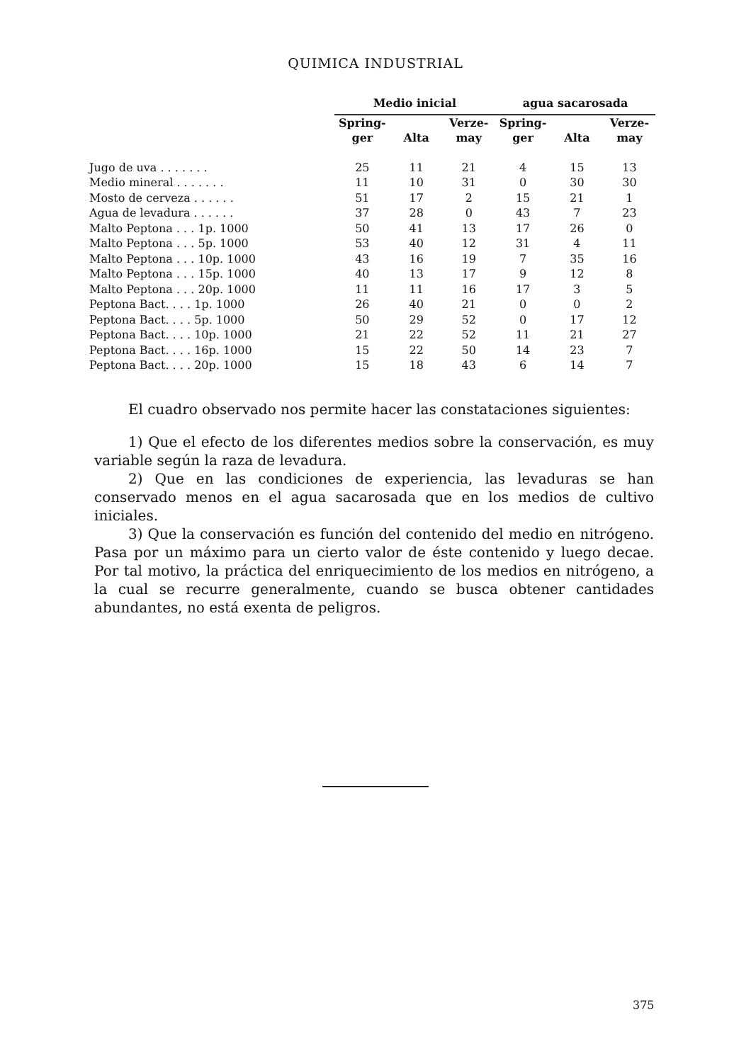QUIMICA INDUSTRIAL
| | Medio inicial | | | agua sacarosada | | |
| --- | --- | --- | --- | --- | --- | --- |
| | Spring- ger | Alta | Verze- may | Spring- ger | Alta | Verze- may |
| Jugo de uva . . . . . . . | 25 | 11 | 21 | 4 | 15 | 13 |
| Medio mineral . . . . . . . | 11 | 10 | 31 | 0 | 30 | 30 |
| Mosto de cerveza . . . . . . | 51 | 17 | 2 | 15 | 21 | 1 |
| Agua de levadura . . . . . . | 37 | 28 | 0 | 43 | 7 | 23 |
| Malto Peptona . . . 1p. 1000 | 50 | 41 | 13 | 17 | 26 | 0 |
| Malto Peptona . . . 5p. 1000 | 53 | 40 | 12 | 31 | 4 | 11 |
| Malto Peptona . . . 10p. 1000 | 43 | 16 | 19 | 7 | 35 | 16 |
| Malto Peptona . . . 15p. 1000 | 40 | 13 | 17 | 9 | 12 | 8 |
| Malto Peptona . . . 20p. 1000 | 11 | 11 | 16 | 17 | 3 | 5 |
| Peptona Bact. . . . 1p. 1000 | 26 | 40 | 21 | 0 | 0 | 2 |
| Peptona Bact. . . . 5p. 1000 | 50 | 29 | 52 | 0 | 17 | 12 |
| Peptona Bact. . . . 10p. 1000 | 21 | 22 | 52 | 11 | 21 | 27 |
| Peptona Bact. . . . 16p. 1000 | 15 | 22 | 50 | 14 | 23 | 7 |
| Peptona Bact. . . . 20p. 1000 | 15 | 18 | 43 | 6 | 14 | 7 |
El cuadro observado nos permite hacer las constataciones siguientes:
1) Que el efecto de los diferentes medios sobre la conservación, es muy variable según la raza de levadura.
2) Que en las condiciones de experiencia, las levaduras se han conservado menos en el agua sacarosada que en los medios de cultivo iniciales.
3) Que la conservación es función del contenido del medio en nitrógeno. Pasa por un máximo para un cierto valor de éste contenido y luego decae. Por tal motivo, la práctica del enriquecimiento de los medios en nitrógeno, a la cual se recurre generalmente, cuando se busca obtener cantidades abundantes, no está exenta de peligros.
375